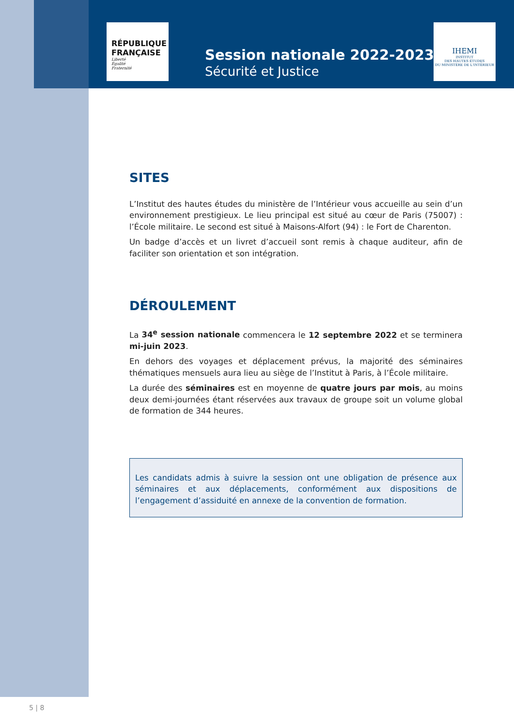RÉPUBLIQUE FRANÇAISE
Liberté
Égalité
Fraternité
IHEMI
INSTITUT
DES HAUTES ÉTUDES
DU MINISTÈRE DE L'INTÉRIEUR
Session nationale 2022-2023
Sécurité et Justice
SITES
L’Institut des hautes études du ministère de l’Intérieur vous accueille au sein d’un environnement prestigieux. Le lieu principal est situé au cœur de Paris (75007) : l’École militaire. Le second est situé à Maisons-Alfort (94) : le Fort de Charenton.
Un badge d’accès et un livret d’accueil sont remis à chaque auditeur, afin de faciliter son orientation et son intégration.
DÉROULEMENT
La 34<sup>e</sup> session nationale commencera le 12 septembre 2022 et se terminera mi-juin 2023.
En dehors des voyages et déplacement prévus, la majorité des séminaires thématiques mensuels aura lieu au siège de l’Institut à Paris, à l’École militaire.
La durée des séminaires est en moyenne de quatre jours par mois, au moins deux demi-journées étant réservées aux travaux de groupe soit un volume global de formation de 344 heures.
Les candidats admis à suivre la session ont une obligation de présence aux séminaires et aux déplacements, conformément aux dispositions de l’engagement d’assiduité en annexe de la convention de formation.
5 | 8